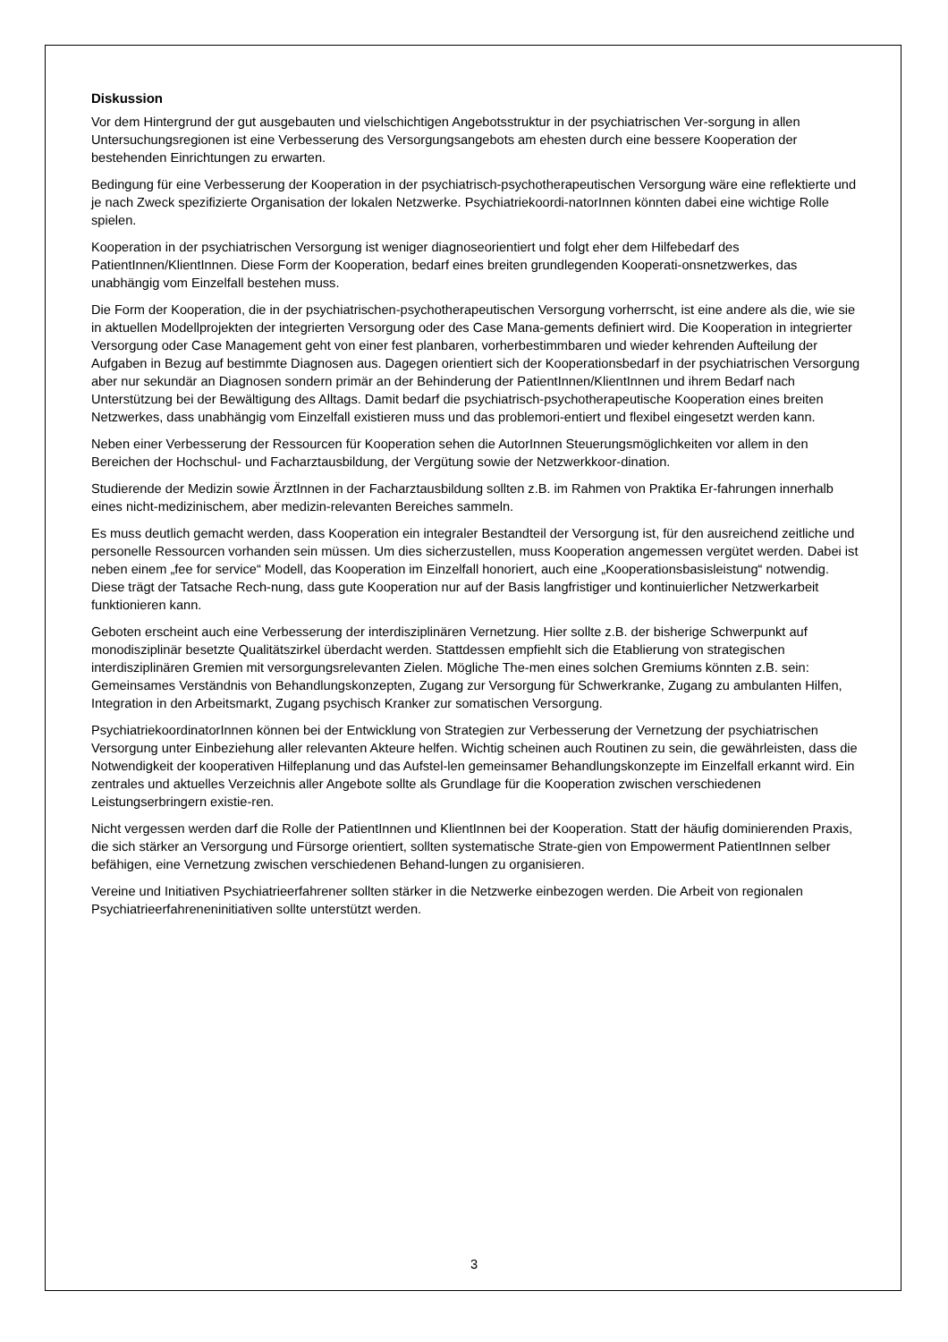Diskussion
Vor dem Hintergrund der gut ausgebauten und vielschichtigen Angebotsstruktur in der psychiatrischen Ver-sorgung in allen Untersuchungsregionen ist eine Verbesserung des Versorgungsangebots am ehesten durch eine bessere Kooperation der bestehenden Einrichtungen zu erwarten.
Bedingung für eine Verbesserung der Kooperation in der psychiatrisch-psychotherapeutischen Versorgung wäre eine reflektierte und je nach Zweck spezifizierte Organisation der lokalen Netzwerke. Psychiatriekoordi-natorInnen könnten dabei eine wichtige Rolle spielen.
Kooperation in der psychiatrischen Versorgung ist weniger diagnoseorientiert und folgt eher dem Hilfebedarf des PatientInnen/KlientInnen. Diese Form der Kooperation, bedarf eines breiten grundlegenden Kooperati-onsnetzwerkes, das unabhängig vom Einzelfall bestehen muss.
Die Form der Kooperation, die in der psychiatrischen-psychotherapeutischen Versorgung vorherrscht, ist eine andere als die, wie sie in aktuellen Modellprojekten der integrierten Versorgung oder des Case Mana-gements definiert wird. Die Kooperation in integrierter Versorgung oder Case Management geht von einer fest planbaren, vorherbestimmbaren und wieder kehrenden Aufteilung der Aufgaben in Bezug auf bestimmte Diagnosen aus. Dagegen orientiert sich der Kooperationsbedarf in der psychiatrischen Versorgung aber nur sekundär an Diagnosen sondern primär an der Behinderung der PatientInnen/KlientInnen und ihrem Bedarf nach Unterstützung bei der Bewältigung des Alltags. Damit bedarf die psychiatrisch-psychotherapeutische Kooperation eines breiten Netzwerkes, dass unabhängig vom Einzelfall existieren muss und das problemori-entiert und flexibel eingesetzt werden kann.
Neben einer Verbesserung der Ressourcen für Kooperation sehen die AutorInnen Steuerungsmöglichkeiten vor allem in den Bereichen der Hochschul- und Facharztausbildung, der Vergütung sowie der Netzwerkkoor-dination.
Studierende der Medizin sowie ÄrztInnen in der Facharztausbildung sollten z.B. im Rahmen von Praktika Er-fahrungen innerhalb eines nicht-medizinischem, aber medizin-relevanten Bereiches sammeln.
Es muss deutlich gemacht werden, dass Kooperation ein integraler Bestandteil der Versorgung ist, für den ausreichend zeitliche und personelle Ressourcen vorhanden sein müssen. Um dies sicherzustellen, muss Kooperation angemessen vergütet werden. Dabei ist neben einem „fee for service“ Modell, das Kooperation im Einzelfall honoriert, auch eine „Kooperationsbasisleistung“ notwendig. Diese trägt der Tatsache Rech-nung, dass gute Kooperation nur auf der Basis langfristiger und kontinuierlicher Netzwerkarbeit funktionieren kann.
Geboten erscheint auch eine Verbesserung der interdisziplinären Vernetzung. Hier sollte z.B. der bisherige Schwerpunkt auf monodisziplinär besetzte Qualitätszirkel überdacht werden. Stattdessen empfiehlt sich die Etablierung von strategischen interdisziplinären Gremien mit versorgungsrelevanten Zielen. Mögliche The-men eines solchen Gremiums könnten z.B. sein: Gemeinsames Verständnis von Behandlungskonzepten, Zugang zur Versorgung für Schwerkranke, Zugang zu ambulanten Hilfen, Integration in den Arbeitsmarkt, Zugang psychisch Kranker zur somatischen Versorgung.
PsychiatriekoordinatorInnen können bei der Entwicklung von Strategien zur Verbesserung der Vernetzung der psychiatrischen Versorgung unter Einbeziehung aller relevanten Akteure helfen. Wichtig scheinen auch Routinen zu sein, die gewährleisten, dass die Notwendigkeit der kooperativen Hilfeplanung und das Aufstel-len gemeinsamer Behandlungskonzepte im Einzelfall erkannt wird. Ein zentrales und aktuelles Verzeichnis aller Angebote sollte als Grundlage für die Kooperation zwischen verschiedenen Leistungserbringern existie-ren.
Nicht vergessen werden darf die Rolle der PatientInnen und KlientInnen bei der Kooperation. Statt der häufig dominierenden Praxis, die sich stärker an Versorgung und Fürsorge orientiert, sollten systematische Strate-gien von Empowerment PatientInnen selber befähigen, eine Vernetzung zwischen verschiedenen Behand-lungen zu organisieren.
Vereine und Initiativen Psychiatrieerfahrener sollten stärker in die Netzwerke einbezogen werden. Die Arbeit von regionalen Psychiatrieerfahreneninitiativen sollte unterstützt werden.
3